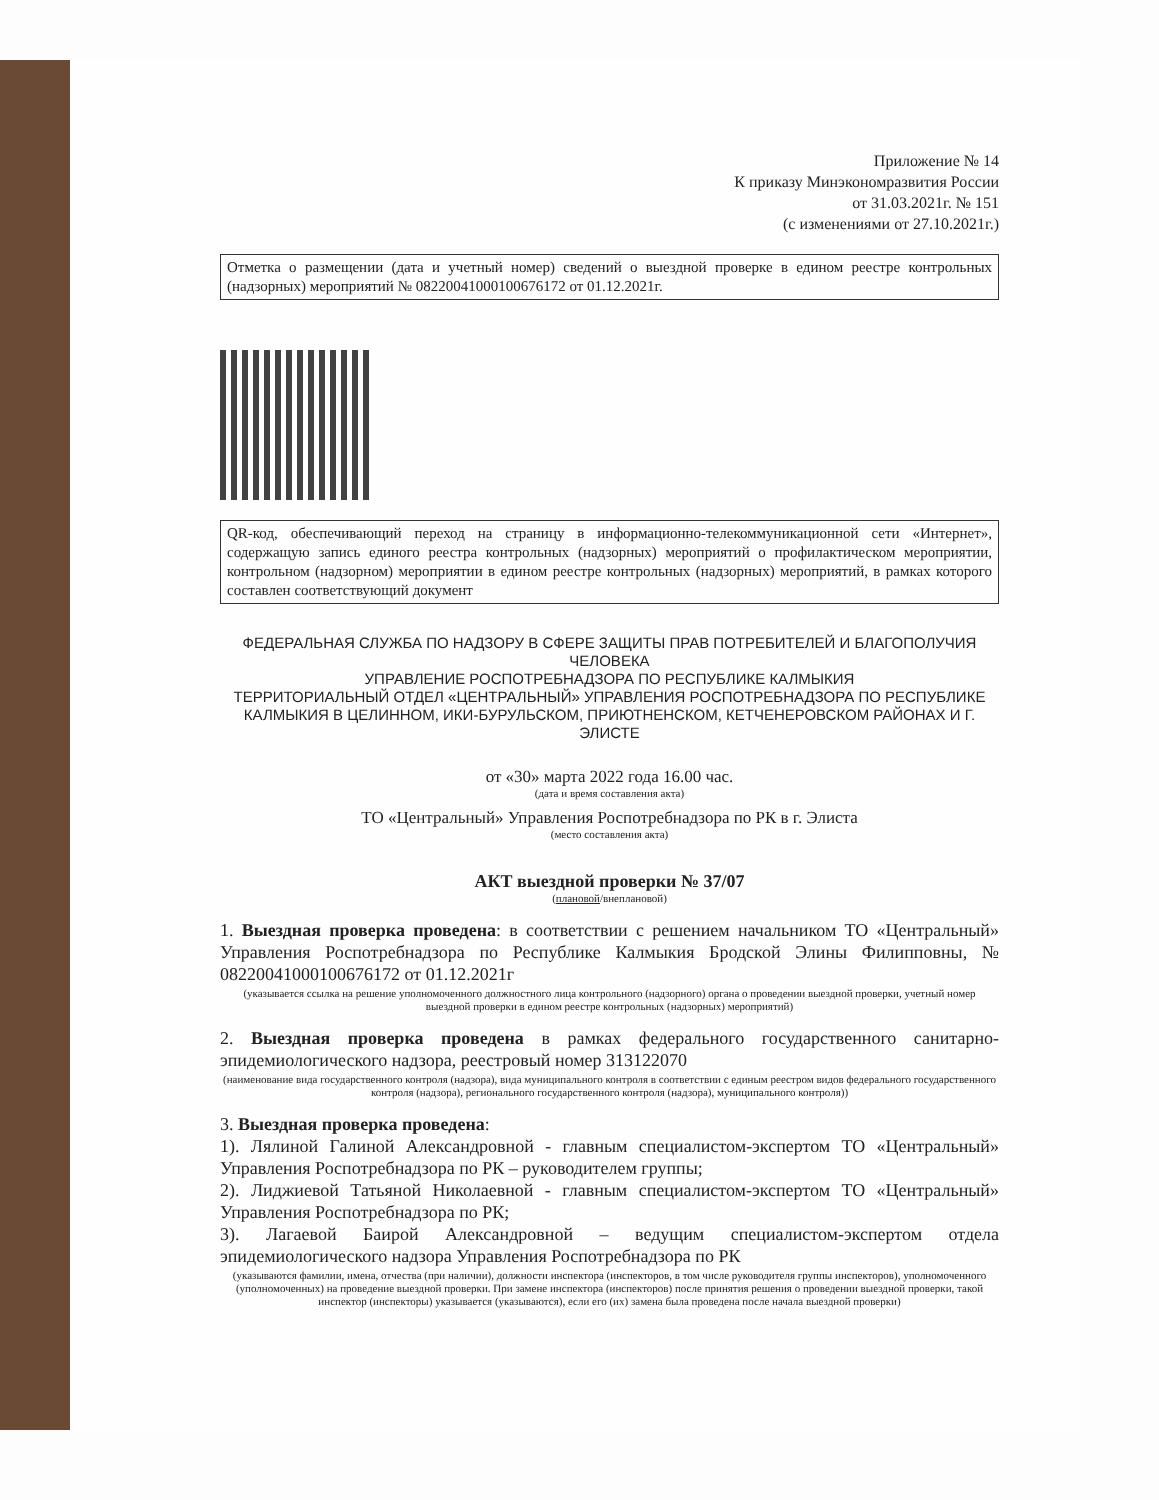Приложение № 14
К приказу Минэкономразвития России
от 31.03.2021г. № 151
(с изменениями от 27.10.2021г.)
Отметка о размещении (дата и учетный номер) сведений о выездной проверке в едином реестре контрольных (надзорных) мероприятий № 08220041000100676172 от 01.12.2021г.
QR-код, обеспечивающий переход на страницу в информационно-телекоммуникационной сети «Интернет», содержащую запись единого реестра контрольных (надзорных) мероприятий о профилактическом мероприятии, контрольном (надзорном) мероприятии в едином реестре контрольных (надзорных) мероприятий, в рамках которого составлен соответствующий документ
ФЕДЕРАЛЬНАЯ СЛУЖБА ПО НАДЗОРУ В СФЕРЕ ЗАЩИТЫ ПРАВ ПОТРЕБИТЕЛЕЙ И БЛАГОПОЛУЧИЯ ЧЕЛОВЕКА
УПРАВЛЕНИЕ РОСПОТРЕБНАДЗОРА ПО РЕСПУБЛИКЕ КАЛМЫКИЯ
ТЕРРИТОРИАЛЬНЫЙ ОТДЕЛ «ЦЕНТРАЛЬНЫЙ» УПРАВЛЕНИЯ РОСПОТРЕБНАДЗОРА ПО РЕСПУБЛИКЕ КАЛМЫКИЯ В ЦЕЛИННОМ, ИКИ-БУРУЛЬСКОМ, ПРИЮТНЕНСКОМ, КЕТЧЕНЕРОВСКОМ РАЙОНАХ И Г. ЭЛИСТЕ
от «30» марта 2022 года 16.00 час.
(дата и время составления акта)
ТО «Центральный» Управления Роспотребнадзора по РК в г. Элиста
(место составления акта)
АКТ выездной проверки № 37/07
(плановой/внеплановой)
1. Выездная проверка проведена: в соответствии с решением начальником ТО «Центральный» Управления Роспотребнадзора по Республике Калмыкия Бродской Элины Филипповны, № 08220041000100676172 от 01.12.2021г
(указывается ссылка на решение уполномоченного должностного лица контрольного (надзорного) органа о проведении выездной проверки, учетный номер выездной проверки в едином реестре контрольных (надзорных) мероприятий)
2. Выездная проверка проведена в рамках федерального государственного санитарно-эпидемиологического надзора, реестровый номер 313122070
(наименование вида государственного контроля (надзора), вида муниципального контроля в соответствии с единым реестром видов федерального государственного контроля (надзора), регионального государственного контроля (надзора), муниципального контроля))
3. Выездная проверка проведена:
1). Лялиной Галиной Александровной - главным специалистом-экспертом ТО «Центральный» Управления Роспотребнадзора по РК – руководителем группы;
2). Лиджиевой Татьяной Николаевной - главным специалистом-экспертом ТО «Центральный» Управления Роспотребнадзора по РК;
3). Лагаевой Баирой Александровной – ведущим специалистом-экспертом отдела эпидемиологического надзора Управления Роспотребнадзора по РК
(указываются фамилии, имена, отчества (при наличии), должности инспектора (инспекторов, в том числе руководителя группы инспекторов), уполномоченного (уполномоченных) на проведение выездной проверки. При замене инспектора (инспекторов) после принятия решения о проведении выездной проверки, такой инспектор (инспекторы) указывается (указываются), если его (их) замена была проведена после начала выездной проверки)